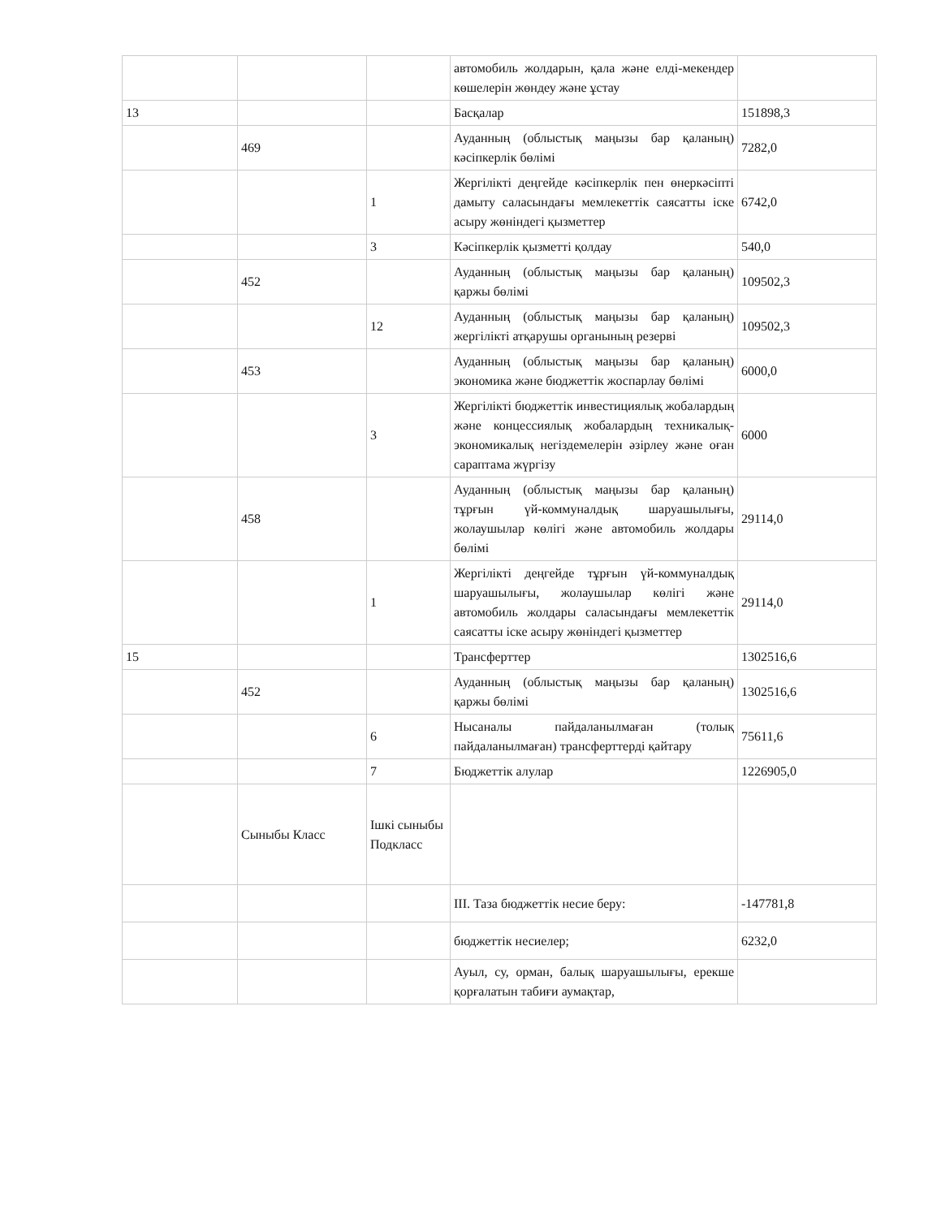| | | | автомобиль жолдарын, қала және елді-мекендер көшелерін жөндеу және ұстау | |
| 13 | | | Басқалар | 151898,3 |
| | 469 | | Ауданның (облыстық маңызы бар қаланың) кәсіпкерлік бөлімі | 7282,0 |
| | | 1 | Жергілікті деңгейде кәсіпкерлік пен өнеркәсіпті дамыту саласындағы мемлекеттік саясатты іске асыру жөніндегі қызметтер | 6742,0 |
| | | 3 | Кәсіпкерлік қызметті қолдау | 540,0 |
| | 452 | | Ауданның (облыстық маңызы бар қаланың) қаржы бөлімі | 109502,3 |
| | | 12 | Ауданның (облыстық маңызы бар қаланың) жергілікті атқарушы органының резерві | 109502,3 |
| | 453 | | Ауданның (облыстық маңызы бар қаланың) экономика және бюджеттік жоспарлау бөлімі | 6000,0 |
| | | 3 | Жергілікті бюджеттік инвестициялық жобалардың және концессиялық жобалардың техникалық-экономикалық негіздемелерін әзірлеу және оған сараптама жүргізу | 6000 |
| | 458 | | Ауданның (облыстық маңызы бар қаланың) тұрғын үй-коммуналдық шаруашылығы, жолаушылар көлігі және автомобиль жолдары бөлімі | 29114,0 |
| | | 1 | Жергілікті деңгейде тұрғын үй-коммуналдық шаруашылығы, жолаушылар көлігі және автомобиль жолдары саласындағы мемлекеттік саясатты іске асыру жөніндегі қызметтер | 29114,0 |
| 15 | | | Трансферттер | 1302516,6 |
| | 452 | | Ауданның (облыстық маңызы бар қаланың) қаржы бөлімі | 1302516,6 |
| | | 6 | Нысаналы пайдаланылмаған (толық пайдаланылмаған) трансферттерді қайтару | 75611,6 |
| | | 7 | Бюджеттік алулар | 1226905,0 |
| | Сыныбы Класс | Ішкі сыныбы Подкласс | | |
| | | | III. Таза бюджеттік несие беру: | -147781,8 |
| | | | бюджеттік несиелер; | 6232,0 |
| | | | Ауыл, су, орман, балық шаруашылығы, ерекше қорғалатын табиғи аумақтар, | |